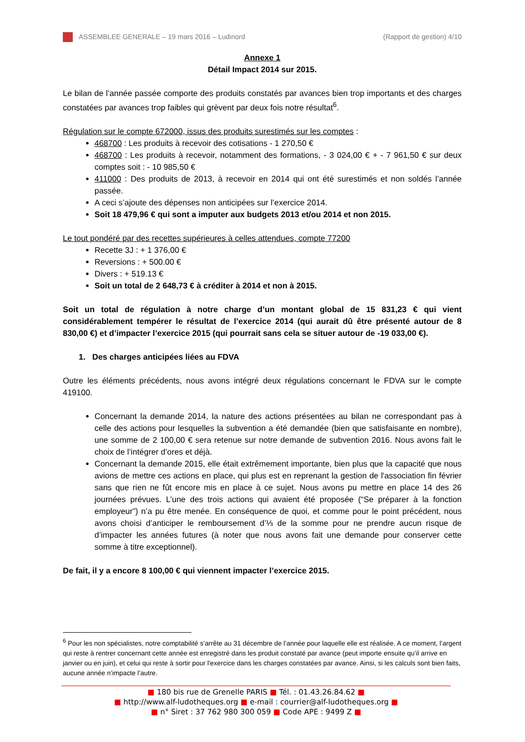ASSEMBLEE GENERALE – 19 mars 2016 – Ludinord (Rapport de gestion) 4/10
Annexe 1
Détail Impact 2014 sur 2015.
Le bilan de l’année passée comporte des produits constatés par avances bien trop importants et des charges constatées par avances trop faibles qui grèvent par deux fois notre résultat<sup>6</sup>.
Régulation sur le compte 672000, issus des produits surestimés sur les comptes :
468700 : Les produits à recevoir des cotisations - 1 270,50 €
468700 : Les produits à recevoir, notamment des formations, - 3 024,00 € + - 7 961,50 € sur deux comptes soit : - 10 985,50 €
411000 : Des produits de 2013, à recevoir en 2014 qui ont été surestimés et non soldés l’année passée.
A ceci s’ajoute des dépenses non anticipées sur l’exercice 2014.
Soit 18 479,96 € qui sont a imputer aux budgets 2013 et/ou 2014 et non 2015.
Le tout pondéré par des recettes supérieures à celles attendues, compte 77200
Recette 3J : + 1 376,00 €
Reversions : + 500.00 €
Divers : + 519.13 €
Soit un total de 2 648,73 € à créditer à 2014 et non à 2015.
Soit un total de régulation à notre charge d’un montant global de 15 831,23 € qui vient considérablement tempérer le résultat de l’exercice 2014 (qui aurait dû être présenté autour de 8 830,00 €) et d’impacter l’exercice 2015 (qui pourrait sans cela se situer autour de -19 033,00 €).
1. Des charges anticipées liées au FDVA
Outre les éléments précédents, nous avons intégré deux régulations concernant le FDVA sur le compte 419100.
Concernant la demande 2014, la nature des actions présentées au bilan ne correspondant pas à celle des actions pour lesquelles la subvention a été demandée (bien que satisfaisante en nombre), une somme de 2 100,00 € sera retenue sur notre demande de subvention 2016. Nous avons fait le choix de l’intégrer d’ores et déjà.
Concernant la demande 2015, elle était extrêmement importante, bien plus que la capacité que nous avions de mettre ces actions en place, qui plus est en reprenant la gestion de l'association fin février sans que rien ne fût encore mis en place à ce sujet. Nous avons pu mettre en place 14 des 26 journées prévues. L’une des trois actions qui avaient été proposée (“Se préparer à la fonction employeur”) n’a pu être menée. En conséquence de quoi, et comme pour le point précédent, nous avons choisi d’anticiper le remboursement d’⅓ de la somme pour ne prendre aucun risque de d’impacter les années futures (à noter que nous avons fait une demande pour conserver cette somme à titre exceptionnel).
De fait, il y a encore 8 100,00 € qui viennent impacter l’exercice 2015.
<sup>6</sup> Pour les non spécialistes, notre comptabilité s’arrête au 31 décembre de l’année pour laquelle elle est réalisée. A ce moment, l’argent qui reste à rentrer concernant cette année est enregistré dans les produit constaté par avance (peut importe ensuite qu’il arrive en janvier ou en juin), et celui qui reste à sortir pour l'exercice dans les charges constatées par avance. Ainsi, si les calculs sont bien faits, aucune année n’impacte l’autre.
■ 180 bis rue de Grenelle PARIS ■ Tél. : 01.43.26.84.62 ■
■ http://www.alf-ludotheques.org ■ e-mail : courrier@alf-ludotheques.org ■
■ n° Siret : 37 762 980 300 059 ■ Code APE : 9499 Z ■